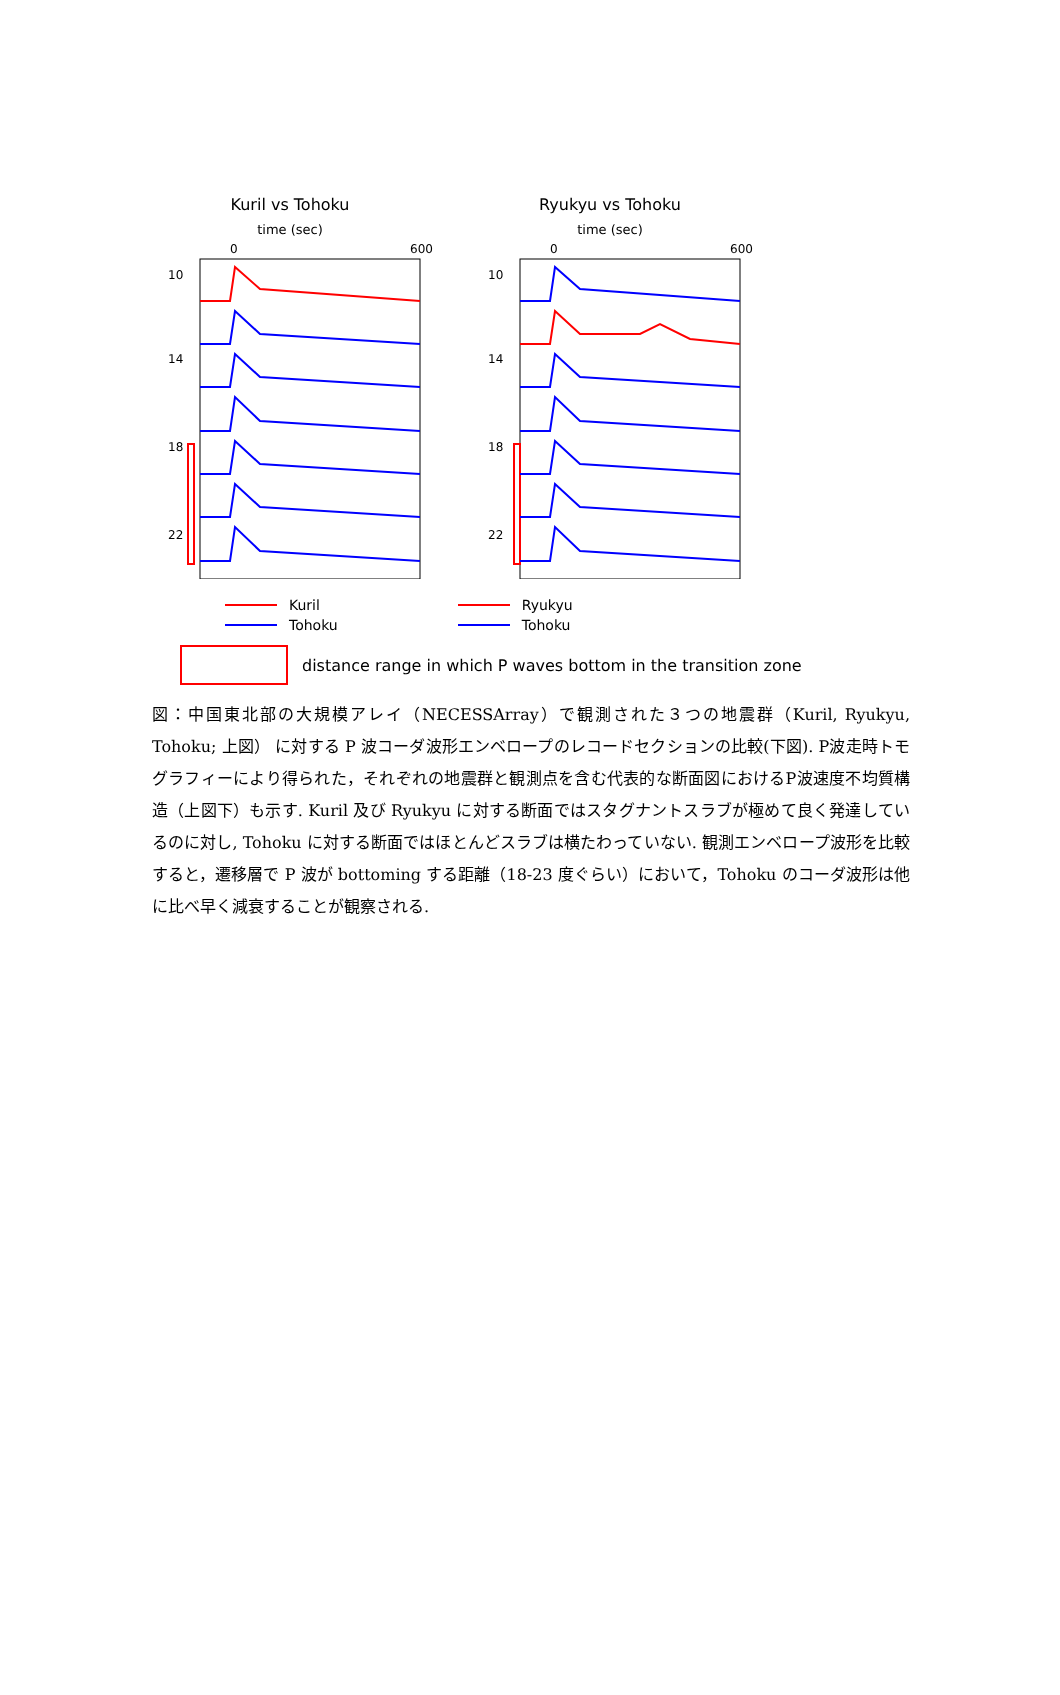Kuril vs Tohoku
time (sec)
0
600
10
14
18
22
Ryukyu vs Tohoku
time (sec)
0
600
10
14
18
22
Kuril
Tohoku
Ryukyu
Tohoku
distance range in which P waves bottom in the transition zone
図：中国東北部の大規模アレイ（NECESSArray）で観測された３つの地震群（Kuril, Ryukyu, Tohoku; 上図） に対する P 波コーダ波形エンベロープのレコードセクションの比較(下図). P波走時トモグラフィーにより得られた，それぞれの地震群と観測点を含む代表的な断面図におけるP波速度不均質構造（上図下）も示す. Kuril 及び Ryukyu に対する断面ではスタグナントスラブが極めて良く発達しているのに対し, Tohoku に対する断面ではほとんどスラブは横たわっていない. 観測エンベロープ波形を比較すると，遷移層で P 波が bottoming する距離（18-23 度ぐらい）において，Tohoku のコーダ波形は他に比べ早く減衰することが観察される.